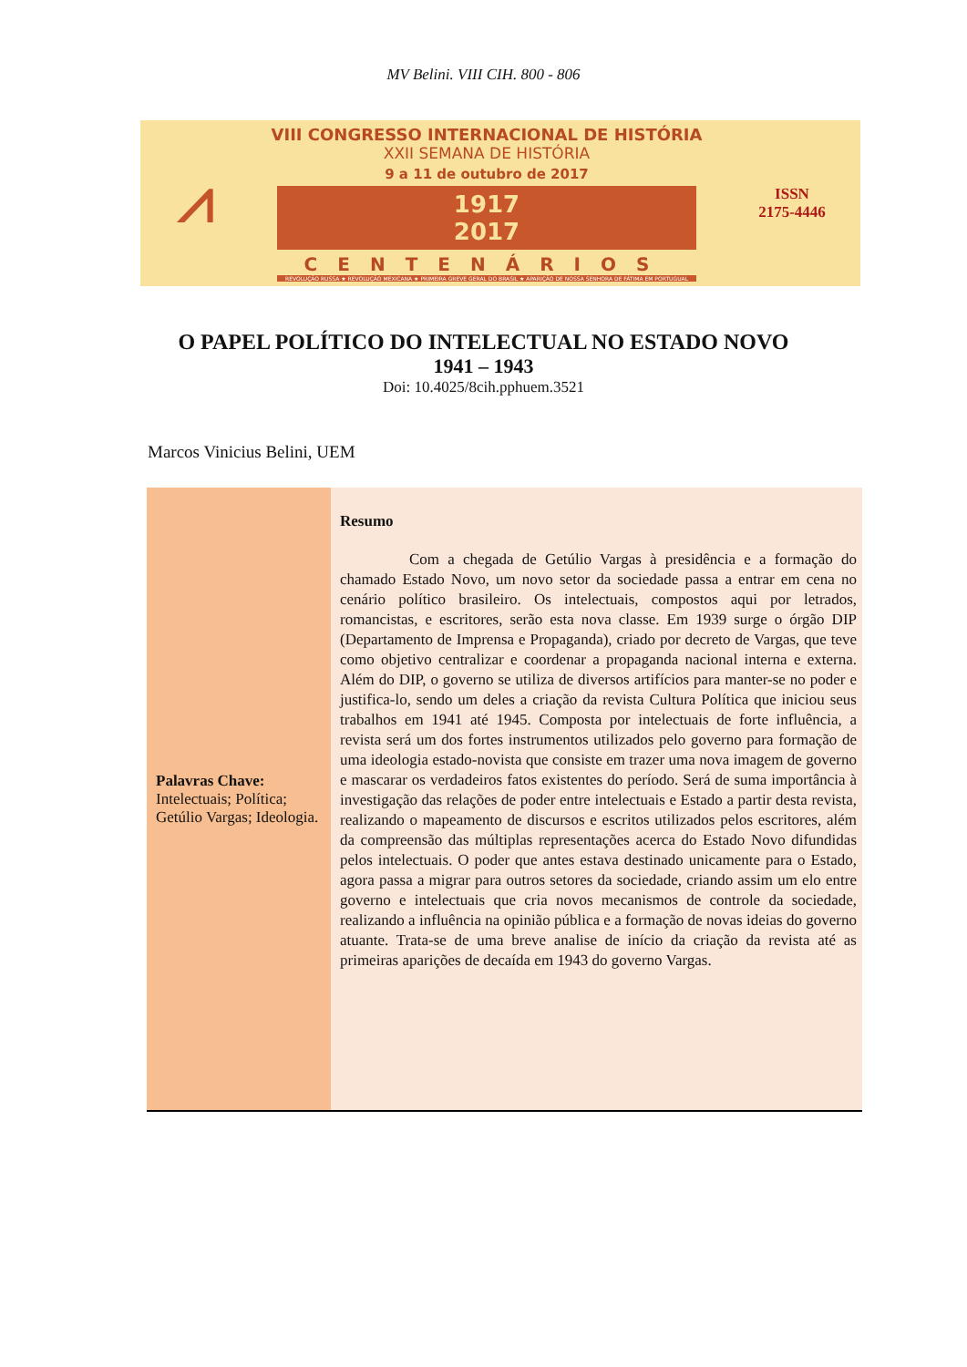MV Belini. VIII CIH. 800 - 806
⩘
VIII CONGRESSO INTERNACIONAL DE HISTÓRIA
XXII SEMANA DE HISTÓRIA
9 a 11 de outubro de 2017
1917
2017
CENTENÁRIOS
REVOLUÇÃO RUSSA ★ REVOLUÇÃO MEXICANA ★ PRIMEIRA GREVE GERAL DO BRASIL ★ APARIÇÃO DE NOSSA SENHORA DE FÁTIMA EM PORTUGUAL
ISSN
2175-4446
O PAPEL POLÍTICO DO INTELECTUAL NO ESTADO NOVO
1941 – 1943
Doi: 10.4025/8cih.pphuem.3521
Marcos Vinicius Belini, UEM
Palavras Chave:
Intelectuais; Política; Getúlio Vargas; Ideologia.
Resumo
Com a chegada de Getúlio Vargas à presidência e a formação do chamado Estado Novo, um novo setor da sociedade passa a entrar em cena no cenário político brasileiro. Os intelectuais, compostos aqui por letrados, romancistas, e escritores, serão esta nova classe. Em 1939 surge o órgão DIP (Departamento de Imprensa e Propaganda), criado por decreto de Vargas, que teve como objetivo centralizar e coordenar a propaganda nacional interna e externa. Além do DIP, o governo se utiliza de diversos artifícios para manter-se no poder e justifica-lo, sendo um deles a criação da revista Cultura Política que iniciou seus trabalhos em 1941 até 1945. Composta por intelectuais de forte influência, a revista será um dos fortes instrumentos utilizados pelo governo para formação de uma ideologia estado-novista que consiste em trazer uma nova imagem de governo e mascarar os verdadeiros fatos existentes do período. Será de suma importância à investigação das relações de poder entre intelectuais e Estado a partir desta revista, realizando o mapeamento de discursos e escritos utilizados pelos escritores, além da compreensão das múltiplas representações acerca do Estado Novo difundidas pelos intelectuais. O poder que antes estava destinado unicamente para o Estado, agora passa a migrar para outros setores da sociedade, criando assim um elo entre governo e intelectuais que cria novos mecanismos de controle da sociedade, realizando a influência na opinião pública e a formação de novas ideias do governo atuante. Trata-se de uma breve analise de início da criação da revista até as primeiras aparições de decaída em 1943 do governo Vargas.